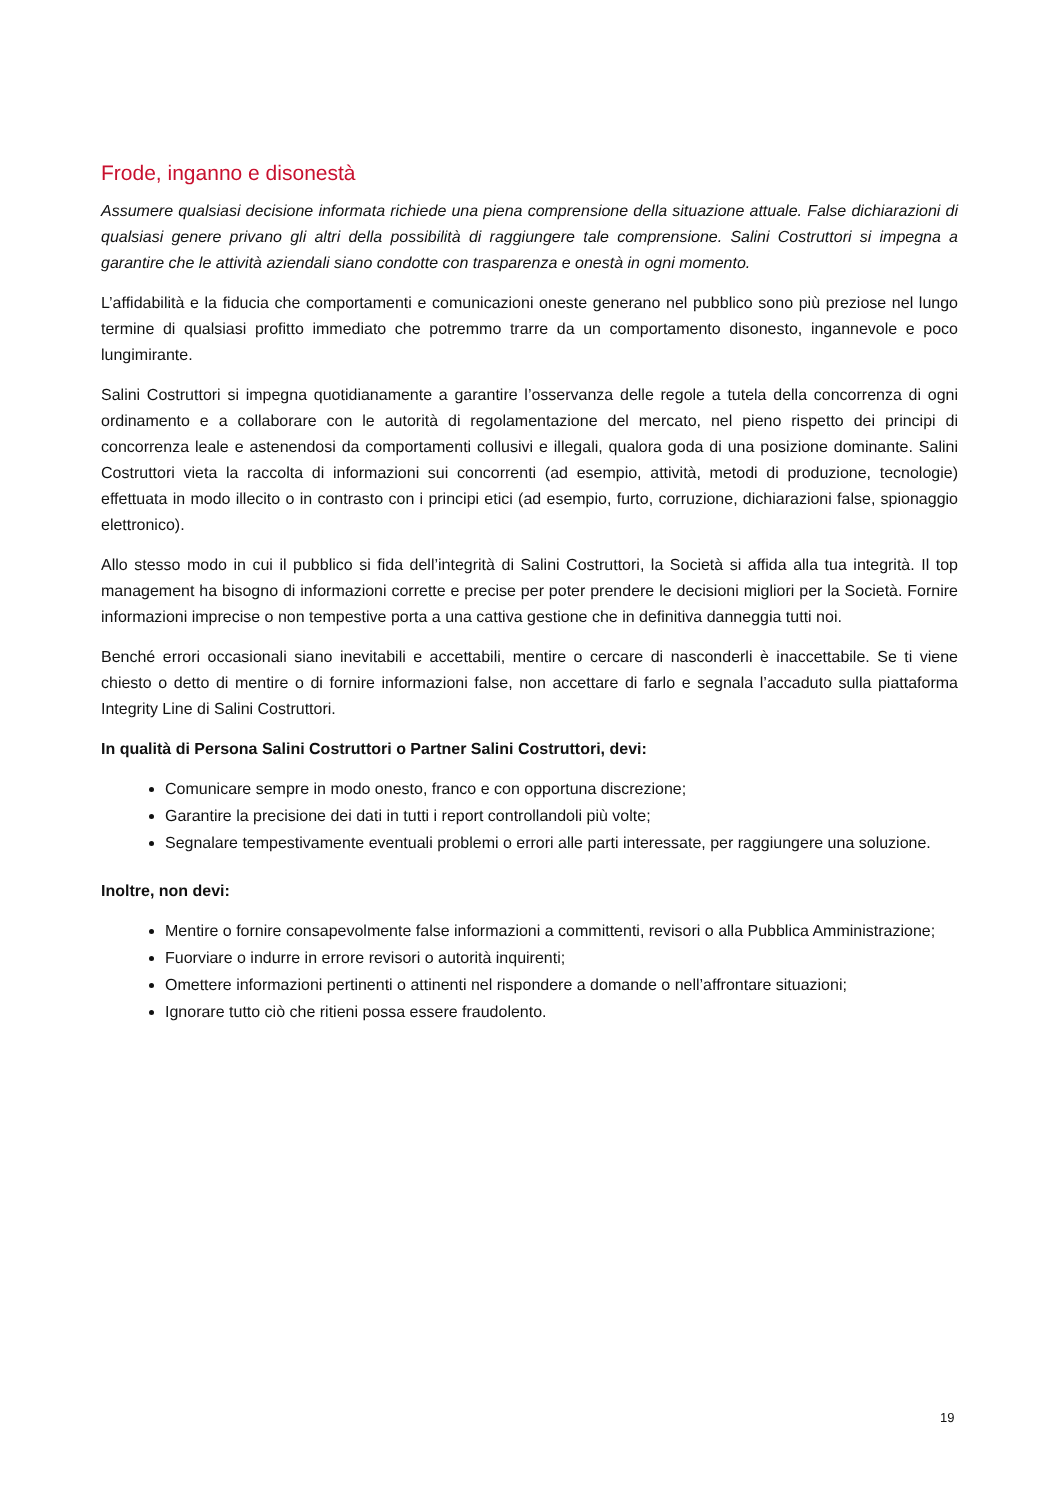Frode, inganno e disonestà
Assumere qualsiasi decisione informata richiede una piena comprensione della situazione attuale. False dichiarazioni di qualsiasi genere privano gli altri della possibilità di raggiungere tale comprensione. Salini Costruttori si impegna a garantire che le attività aziendali siano condotte con trasparenza e onestà in ogni momento.
L’affidabilità e la fiducia che comportamenti e comunicazioni oneste generano nel pubblico sono più preziose nel lungo termine di qualsiasi profitto immediato che potremmo trarre da un comportamento disonesto, ingannevole e poco lungimirante.
Salini Costruttori si impegna quotidianamente a garantire l’osservanza delle regole a tutela della concorrenza di ogni ordinamento e a collaborare con le autorità di regolamentazione del mercato, nel pieno rispetto dei principi di concorrenza leale e astenendosi da comportamenti collusivi e illegali, qualora goda di una posizione dominante. Salini Costruttori vieta la raccolta di informazioni sui concorrenti (ad esempio, attività, metodi di produzione, tecnologie) effettuata in modo illecito o in contrasto con i principi etici (ad esempio, furto, corruzione, dichiarazioni false, spionaggio elettronico).
Allo stesso modo in cui il pubblico si fida dell’integrità di Salini Costruttori, la Società si affida alla tua integrità. Il top management ha bisogno di informazioni corrette e precise per poter prendere le decisioni migliori per la Società. Fornire informazioni imprecise o non tempestive porta a una cattiva gestione che in definitiva danneggia tutti noi.
Benché errori occasionali siano inevitabili e accettabili, mentire o cercare di nasconderli è inaccettabile. Se ti viene chiesto o detto di mentire o di fornire informazioni false, non accettare di farlo e segnala l’accaduto sulla piattaforma Integrity Line di Salini Costruttori.
In qualità di Persona Salini Costruttori o Partner Salini Costruttori, devi:
Comunicare sempre in modo onesto, franco e con opportuna discrezione;
Garantire la precisione dei dati in tutti i report controllandoli più volte;
Segnalare tempestivamente eventuali problemi o errori alle parti interessate, per raggiungere una soluzione.
Inoltre, non devi:
Mentire o fornire consapevolmente false informazioni a committenti, revisori o alla Pubblica Amministrazione;
Fuorviare o indurre in errore revisori o autorità inquirenti;
Omettere informazioni pertinenti o attinenti nel rispondere a domande o nell’affrontare situazioni;
Ignorare tutto ciò che ritieni possa essere fraudolento.
19